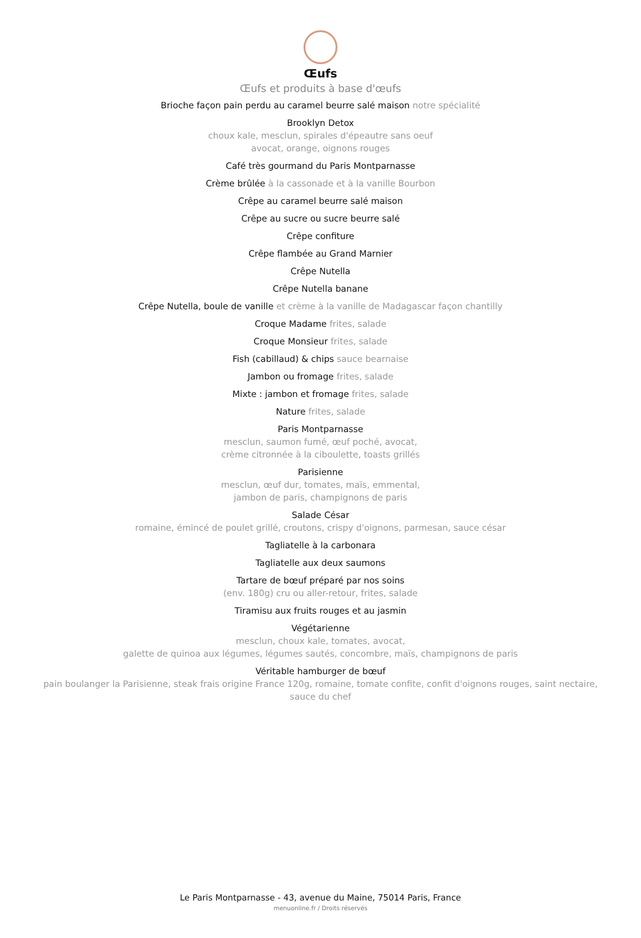Œufs
Œufs et produits à base d'œufs
Brioche façon pain perdu au caramel beurre salé maison notre spécialité
Brooklyn Detox
choux kale, mesclun, spirales d'épeautre sans oeuf
avocat, orange, oignons rouges
Café très gourmand du Paris Montparnasse
Crème brûlée à la cassonade et à la vanille Bourbon
Crêpe au caramel beurre salé maison
Crêpe au sucre ou sucre beurre salé
Crêpe confiture
Crêpe flambée au Grand Marnier
Crêpe Nutella
Crêpe Nutella banane
Crêpe Nutella, boule de vanille et crème à la vanille de Madagascar façon chantilly
Croque Madame frites, salade
Croque Monsieur frites, salade
Fish (cabillaud) & chips sauce bearnaise
Jambon ou fromage frites, salade
Mixte : jambon et fromage frites, salade
Nature frites, salade
Paris Montparnasse
mesclun, saumon fumé, œuf poché, avocat,
crème citronnée à la ciboulette, toasts grillés
Parisienne
mesclun, œuf dur, tomates, maïs, emmental,
jambon de paris, champignons de paris
Salade César
romaine, émincé de poulet grillé, croutons, crispy d'oignons, parmesan, sauce césar
Tagliatelle à la carbonara
Tagliatelle aux deux saumons
Tartare de bœuf préparé par nos soins
(env. 180g) cru ou aller-retour, frites, salade
Tiramisu aux fruits rouges et au jasmin
Végétarienne
mesclun, choux kale, tomates, avocat,
galette de quinoa aux légumes, légumes sautés, concombre, maïs, champignons de paris
Véritable hamburger de bœuf
pain boulanger la Parisienne, steak frais origine France 120g, romaine, tomate confite, confit d'oignons rouges, saint nectaire,
sauce du chef
Le Paris Montparnasse - 43, avenue du Maine, 75014 Paris, France
menuonline.fr / Droits réservés